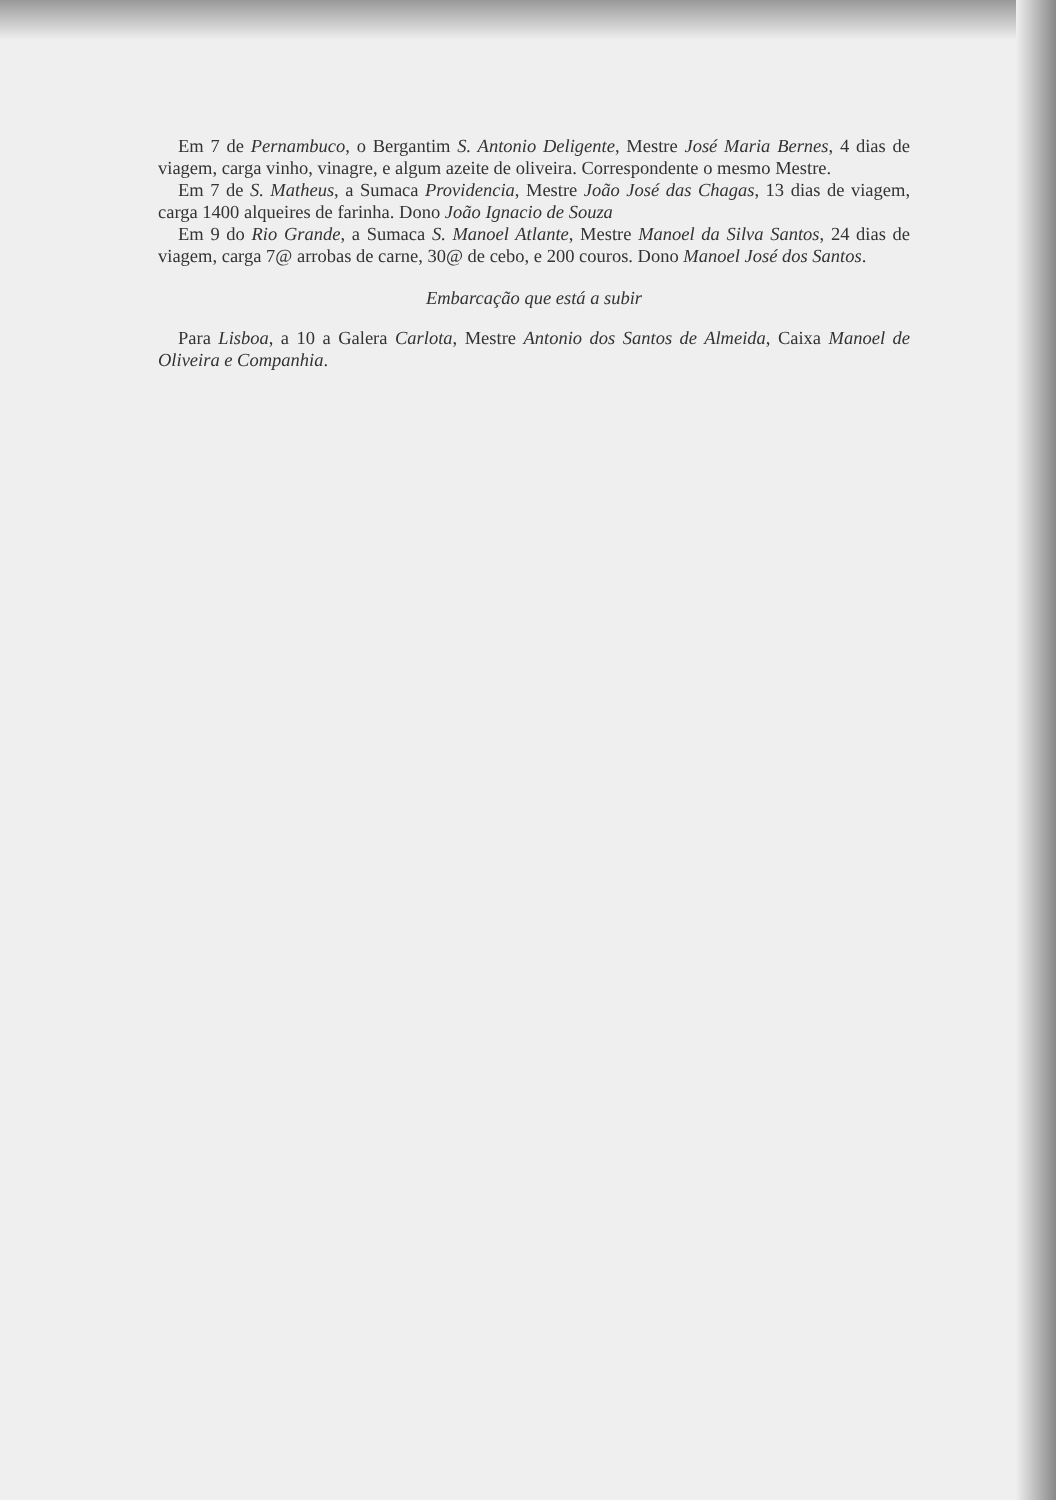Em 7 de Pernambuco, o Bergantim S. Antonio Deligente, Mestre José Maria Bernes, 4 dias de viagem, carga vinho, vinagre, e algum azeite de oliveira. Correspondente o mesmo Mestre.
Em 7 de S. Matheus, a Sumaca Providencia, Mestre João José das Chagas, 13 dias de viagem, carga 1400 alqueires de farinha. Dono João Ignacio de Souza
Em 9 do Rio Grande, a Sumaca S. Manoel Atlante, Mestre Manoel da Silva Santos, 24 dias de viagem, carga 7@ arrobas de carne, 30@ de cebo, e 200 couros. Dono Manoel José dos Santos.
Embarcação que está a subir
Para Lisboa, a 10 a Galera Carlota, Mestre Antonio dos Santos de Almeida, Caixa Manoel de Oliveira e Companhia.